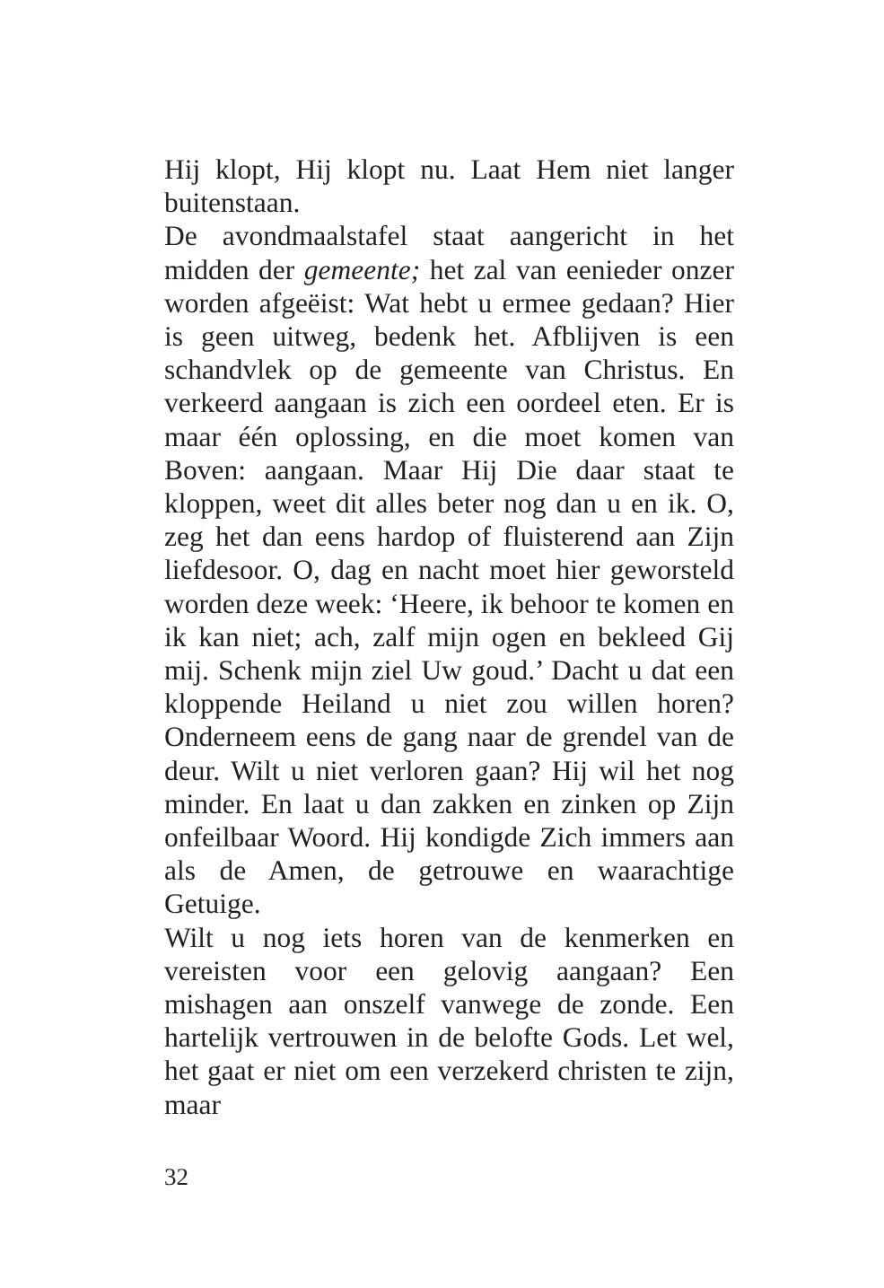Hij klopt, Hij klopt nu. Laat Hem niet langer buitenstaan.
De avondmaalstafel staat aangericht in het midden der gemeente; het zal van eenieder onzer worden afgeëist: Wat hebt u ermee gedaan? Hier is geen uitweg, bedenk het. Afblijven is een schandvlek op de gemeente van Christus. En verkeerd aangaan is zich een oordeel eten. Er is maar één oplossing, en die moet komen van Boven: aangaan. Maar Hij Die daar staat te kloppen, weet dit alles beter nog dan u en ik. O, zeg het dan eens hardop of fluisterend aan Zijn liefdesoor. O, dag en nacht moet hier geworsteld worden deze week: ‘Heere, ik behoor te komen en ik kan niet; ach, zalf mijn ogen en bekleed Gij mij. Schenk mijn ziel Uw goud.’ Dacht u dat een kloppende Heiland u niet zou willen horen? Onderneem eens de gang naar de grendel van de deur. Wilt u niet verloren gaan? Hij wil het nog minder. En laat u dan zakken en zinken op Zijn onfeilbaar Woord. Hij kondigde Zich immers aan als de Amen, de getrouwe en waarachtige Getuige.
Wilt u nog iets horen van de kenmerken en vereisten voor een gelovig aangaan? Een mishagen aan onszelf vanwege de zonde. Een hartelijk vertrouwen in de belofte Gods. Let wel, het gaat er niet om een verzekerd christen te zijn, maar
32